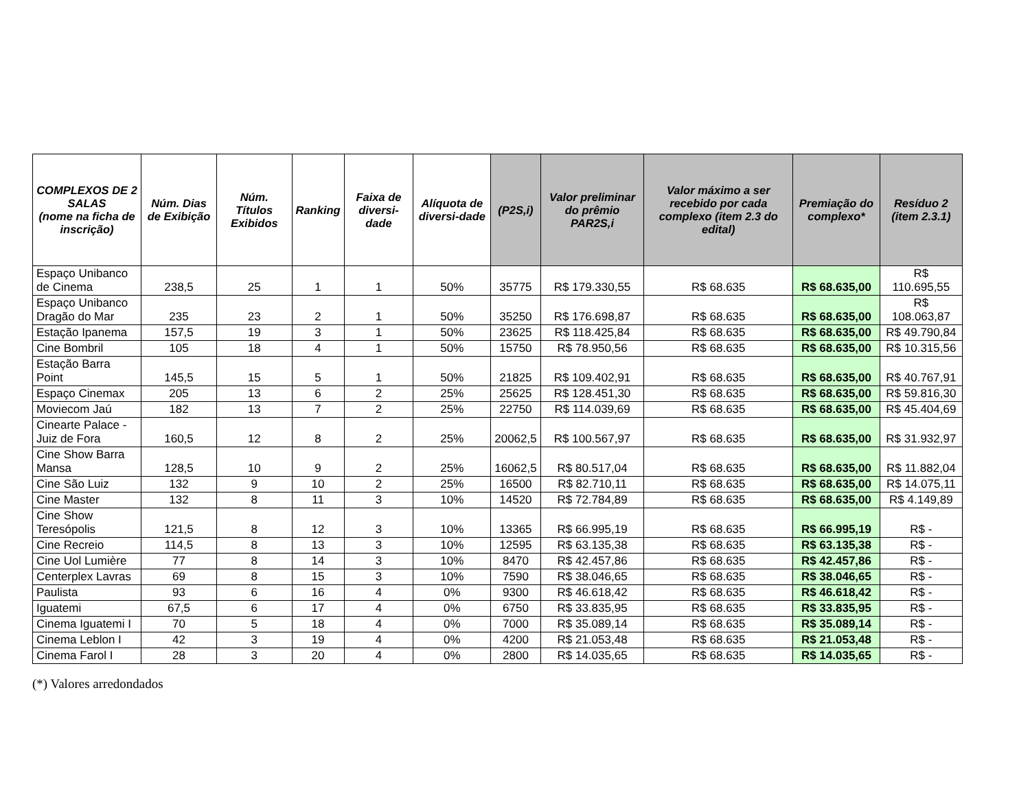| COMPLEXOS DE 2 SALAS (nome na ficha de inscrição) | Núm. Dias de Exibição | Núm. Títulos Exibidos | Ranking | Faixa de diversi-dade | Alíquota de diversi-dade | (P2S,i) | Valor preliminar do prêmio PAR2S,i | Valor máximo a ser recebido por cada complexo (item 2.3 do edital) | Premiação do complexo* | Resíduo 2 (item 2.3.1) |
| --- | --- | --- | --- | --- | --- | --- | --- | --- | --- | --- |
| Espaço Unibanco de Cinema | 238,5 | 25 | 1 | 1 | 50% | 35775 | R$ 179.330,55 | R$ 68.635 | R$ 68.635,00 | R$ 110.695,55 |
| Espaço Unibanco Dragão do Mar | 235 | 23 | 2 | 1 | 50% | 35250 | R$ 176.698,87 | R$ 68.635 | R$ 68.635,00 | R$ 108.063,87 |
| Estação Ipanema | 157,5 | 19 | 3 | 1 | 50% | 23625 | R$ 118.425,84 | R$ 68.635 | R$ 68.635,00 | R$ 49.790,84 |
| Cine Bombril | 105 | 18 | 4 | 1 | 50% | 15750 | R$ 78.950,56 | R$ 68.635 | R$ 68.635,00 | R$ 10.315,56 |
| Estação Barra Point | 145,5 | 15 | 5 | 1 | 50% | 21825 | R$ 109.402,91 | R$ 68.635 | R$ 68.635,00 | R$ 40.767,91 |
| Espaço Cinemax | 205 | 13 | 6 | 2 | 25% | 25625 | R$ 128.451,30 | R$ 68.635 | R$ 68.635,00 | R$ 59.816,30 |
| Moviecom Jaú | 182 | 13 | 7 | 2 | 25% | 22750 | R$ 114.039,69 | R$ 68.635 | R$ 68.635,00 | R$ 45.404,69 |
| Cinearte Palace - Juiz de Fora | 160,5 | 12 | 8 | 2 | 25% | 20062,5 | R$ 100.567,97 | R$ 68.635 | R$ 68.635,00 | R$ 31.932,97 |
| Cine Show Barra Mansa | 128,5 | 10 | 9 | 2 | 25% | 16062,5 | R$ 80.517,04 | R$ 68.635 | R$ 68.635,00 | R$ 11.882,04 |
| Cine São Luiz | 132 | 9 | 10 | 2 | 25% | 16500 | R$ 82.710,11 | R$ 68.635 | R$ 68.635,00 | R$ 14.075,11 |
| Cine Master | 132 | 8 | 11 | 3 | 10% | 14520 | R$ 72.784,89 | R$ 68.635 | R$ 68.635,00 | R$ 4.149,89 |
| Cine Show Teresópolis | 121,5 | 8 | 12 | 3 | 10% | 13365 | R$ 66.995,19 | R$ 68.635 | R$ 66.995,19 | R$ - |
| Cine Recreio | 114,5 | 8 | 13 | 3 | 10% | 12595 | R$ 63.135,38 | R$ 68.635 | R$ 63.135,38 | R$ - |
| Cine Uol Lumière | 77 | 8 | 14 | 3 | 10% | 8470 | R$ 42.457,86 | R$ 68.635 | R$ 42.457,86 | R$ - |
| Centerplex Lavras | 69 | 8 | 15 | 3 | 10% | 7590 | R$ 38.046,65 | R$ 68.635 | R$ 38.046,65 | R$ - |
| Paulista | 93 | 6 | 16 | 4 | 0% | 9300 | R$ 46.618,42 | R$ 68.635 | R$ 46.618,42 | R$ - |
| Iguatemi | 67,5 | 6 | 17 | 4 | 0% | 6750 | R$ 33.835,95 | R$ 68.635 | R$ 33.835,95 | R$ - |
| Cinema Iguatemi I | 70 | 5 | 18 | 4 | 0% | 7000 | R$ 35.089,14 | R$ 68.635 | R$ 35.089,14 | R$ - |
| Cinema Leblon I | 42 | 3 | 19 | 4 | 0% | 4200 | R$ 21.053,48 | R$ 68.635 | R$ 21.053,48 | R$ - |
| Cinema Farol I | 28 | 3 | 20 | 4 | 0% | 2800 | R$ 14.035,65 | R$ 68.635 | R$ 14.035,65 | R$ - |
(*) Valores arredondados